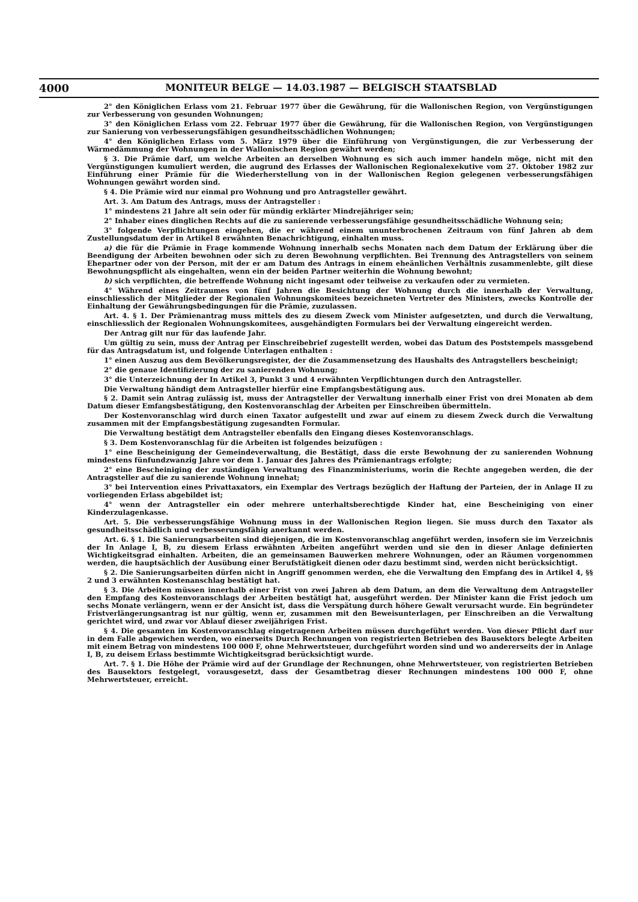4000 MONITEUR BELGE — 14.03.1987 — BELGISCH STAATSBLAD
2° den Königlichen Erlass vom 21. Februar 1977 über die Gewährung, für die Wallonischen Region, von Vergünstigungen zur Verbesserung von gesunden Wohnungen;
3° den Königlichen Erlass vom 22. Februar 1977 über die Gewährung, für die Wallonischen Region, von Vergünstigungen zur Sanierung von verbesserungsfähigen gesundheitsschädlichen Wohnungen;
4° den Königlichen Erlass vom 5. März 1979 über die Einführung von Vergünstigungen, die zur Verbesserung der Wärmedämmung der Wohnungen in der Wallonischen Region gewährt werden;
§ 3. Die Prämie darf, um welche Arbeiten an derselben Wohnung es sich auch immer handeln möge, nicht mit den Vergünstigungen kumuliert werden, die augrund des Erlasses der Wallonischen Regionalexekutive vom 27. Oktober 1982 zur Einführung einer Prämie für die Wiederherstellung von in der Wallonischen Region gelegenen verbesserungsfähigen Wohnungen gewährt worden sind.
§ 4. Die Prämie wird nur einmal pro Wohnung und pro Antragsteller gewährt.
Art. 3. Am Datum des Antrags, muss der Antragsteller :
1° mindestens 21 Jahre alt sein oder für mündig erklärter Mindrejähriger sein;
2° Inhaber eines dinglichen Rechts auf die zu sanierende verbesserungsfähige gesundheitsschädliche Wohnung sein;
3° folgende Verpflichtungen eingehen, die er während einem ununterbrochenen Zeitraum von fünf Jahren ab dem Zustellungsdatum der in Artikel 8 erwähnten Benachrichtigung, einhalten muss.
a) die für die Prämie in Frage kommende Wohnung innerhalb sechs Monaten nach dem Datum der Erklärung über die Beendigung der Arbeiten bewohnen oder sich zu deren Bewohnung verpflichten. Bei Trennung des Antragstellers von seinem Ehepartner oder von der Person, mit der er am Datum des Antrags in einem eheänlichen Verhältnis zusammenlebte, gilt diese Bewohnungspflicht als eingehalten, wenn ein der beiden Partner weiterhin die Wohnung bewohnt;
b) sich verpflichten, die betreffende Wohnung nicht ingesamt oder teilweise zu verkaufen oder zu vermieten.
4° Während eines Zeitraumes von fünf Jahren die Besichtung der Wohnung durch die innerhalb der Verwaltung, einschliesslich der Mitglieder der Regionalen Wohnungskomitees bezeichneten Vertreter des Ministers, zwecks Kontrolle der Einhaltung der Gewährungsbedingungen für die Prämie, zuzulassen.
Art. 4. § 1. Der Prämienantrag muss mittels des zu diesem Zweck vom Minister aufgesetzten, und durch die Verwaltung, einschliesslich der Regionalen Wohnungskomitees, ausgehändigten Formulars bei der Verwaltung eingereicht werden.
Der Antrag gilt nur für das laufende Jahr.
Um gültig zu sein, muss der Antrag per Einschreibebrief zugestellt werden, wobei das Datum des Poststempels massgebend für das Antragsdatum ist, und folgende Unterlagen enthalten :
1° einen Auszug aus dem Bevölkerungsregister, der die Zusammensetzung des Haushalts des Antragstellers bescheinigt;
2° die genaue Identifizierung der zu sanierenden Wohnung;
3° die Unterzeichnung der In Artikel 3, Punkt 3 und 4 erwähnten Verpflichtungen durch den Antragsteller.
Die Verwaltung händigt dem Antragsteller hierfür eine Empfangsbestätigung aus.
§ 2. Damit sein Antrag zulässig ist, muss der Antragsteller der Verwaltung innerhalb einer Frist von drei Monaten ab dem Datum dieser Emfangsbestätigung, den Kostenvoranschlag der Arbeiten per Einschreiben übermitteln.
Der Kostenvoranschlag wird durch einen Taxator aufgestellt und zwar auf einem zu diesem Zweck durch die Verwaltung zusammen mit der Empfangsbestätigung zugesandten Formular.
Die Verwaltung bestätigt dem Antragsteller ebenfalls den Eingang dieses Kostenvoranschlags.
§ 3. Dem Kostenvoranschlag für die Arbeiten ist folgendes beizufügen :
1° eine Bescheinigung der Gemeindeverwaltung, die Bestätigt, dass die erste Bewohnung der zu sanierenden Wohnung mindestens fünfundzwanzig Jahre vor dem 1. Januar des Jahres des Prämienantrags erfolgte;
2° eine Bescheiniging der zuständigen Verwaltung des Finanzministeriums, worin die Rechte angegeben werden, die der Antragsteller auf die zu sanierende Wohnung innehat;
3° bei Intervention eines Privattaxators, ein Exemplar des Vertrags bezüglich der Haftung der Parteien, der in Anlage II zu vorliegenden Erlass abgebildet ist;
4° wenn der Antragsteller ein oder mehrere unterhaltsberechtigde Kinder hat, eine Bescheiniging von einer Kinderzulagenkasse.
Art. 5. Die verbesserungsfähige Wohnung muss in der Wallonischen Region liegen. Sie muss durch den Taxator als gesundheitsschädlich und verbesserungsfähig anerkannt werden.
Art. 6. § 1. Die Sanierungsarbeiten sind diejenigen, die im Kostenvoranschlag angeführt werden, insofern sie im Verzeichnis der In Anlage I, B, zu diesem Erlass erwähnten Arbeiten angeführt werden und sie den in dieser Anlage definierten Wichtigkeitsgrad einhalten. Arbeiten, die an gemeinsamen Bauwerken mehrere Wohnungen, oder an Räumen vorgenommen werden, die hauptsächlich der Ausübung einer Berufstätigkeit dienen oder dazu bestimmt sind, werden nicht berücksichtigt.
§ 2. Die Sanierungsarbeiten dürfen nicht in Angriff genommen werden, ehe die Verwaltung den Empfang des in Artikel 4, §§ 2 und 3 erwähnten Kostenanschlag bestätigt hat.
§ 3. Die Arbeiten müssen innerhalb einer Frist von zwei Jahren ab dem Datum, an dem die Verwaltung dem Antragsteller den Empfang des Kostenvoranschlags der Arbeiten bestätigt hat, ausgeführt werden. Der Minister kann die Frist jedoch um sechs Monate verlängern, wenn er der Ansicht ist, dass die Verspätung durch höhere Gewalt verursacht wurde. Ein begründeter Fristverlängerungsantrag ist nur gültig, wenn er, zusammen mit den Beweisunterlagen, per Einschreiben an die Verwaltung gerichtet wird, und zwar vor Ablauf dieser zweijährigen Frist.
§ 4. Die gesamten im Kostenvoranschlag eingetragenen Arbeiten müssen durchgeführt werden. Von dieser Pflicht darf nur in dem Falle abgewichen werden, wo einerseits Durch Rechnungen von registrierten Betrieben des Bausektors belegte Arbeiten mit einem Betrag von mindestens 100 000 F, ohne Mehrwertsteuer, durchgeführt worden sind und wo andererseits der in Anlage I, B, zu deisem Erlass bestimmte Wichtigkeitsgrad berücksichtigt wurde.
Art. 7. § 1. Die Höhe der Prämie wird auf der Grundlage der Rechnungen, ohne Mehrwertsteuer, von registrierten Betrieben des Bausektors festgelegt, vorausgesetzt, dass der Gesamtbetrag dieser Rechnungen mindestens 100 000 F, ohne Mehrwertsteuer, erreicht.